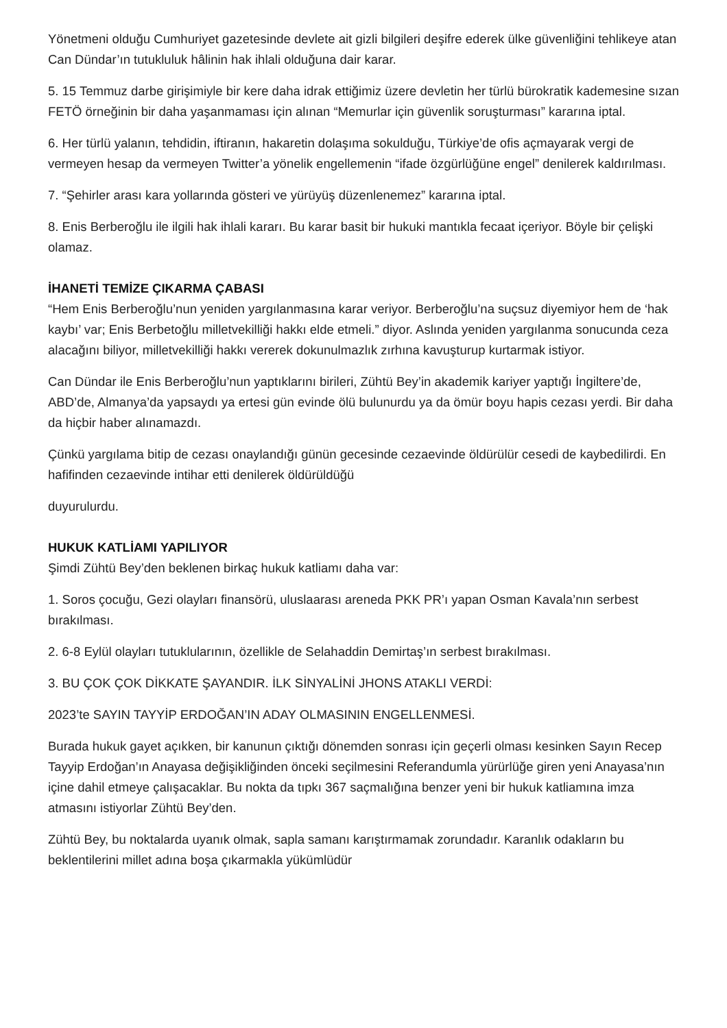Yönetmeni olduğu Cumhuriyet gazetesinde devlete ait gizli bilgileri deşifre ederek ülke güvenliğini tehlikeye atan Can Dündar’ın tutukluluk hâlinin hak ihlali olduğuna dair karar.
5. 15 Temmuz darbe girişimiyle bir kere daha idrak ettiğimiz üzere devletin her türlü bürokratik kademesine sızan FETÖ örneğinin bir daha yaşanmaması için alınan “Memurlar için güvenlik soruşturması” kararına iptal.
6. Her türlü yalanın, tehdidin, iftiranın, hakaretin dolaşıma sokulduğu, Türkiye’de ofis açmayarak vergi de vermeyen hesap da vermeyen Twitter’a yönelik engellemenin “ifade özgürlüğüne engel” denilerek kaldırılması.
7. “Şehirler arası kara yollarında gösteri ve yürüyüş düzenlenemez” kararına iptal.
8. Enis Berberoğlu ile ilgili hak ihlali kararı. Bu karar basit bir hukuki mantıkla fecaat içeriyor. Böyle bir çelişki olamaz.
İHANETİ TEMİZE ÇIKARMA ÇABASI
“Hem Enis Berberoğlu’nun yeniden yargılanmasına karar veriyor. Berberoğlu’na suçsuz diyemiyor hem de ‘hak kaybı’ var; Enis Berbetoğlu milletvekilliği hakkı elde etmeli.” diyor. Aslında yeniden yargılanma sonucunda ceza alacağını biliyor, milletvekilliği hakkı vererek dokunulmazlık zırhına kavuşturup kurtarmak istiyor.
Can Dündar ile Enis Berberoğlu’nun yaptıklarını birileri, Zühtü Bey’in akademik kariyer yaptığı İngiltere’de, ABD’de, Almanya’da yapsaydı ya ertesi gün evinde ölü bulunurdu ya da ömür boyu hapis cezası yerdi. Bir daha da hiçbir haber alınamazdı.
Çünkü yargılama bitip de cezası onaylandığı günün gecesinde cezaevinde öldürülür cesedi de kaybedilirdi. En hafifinden cezaevinde intihar etti denilerek öldürüldüğü
duyurulurdu.
HUKUK KATLİAMI YAPILIYOR
Şimdi Zühtü Bey’den beklenen birkaç hukuk katliamı daha var:
1. Soros çocuğu, Gezi olayları finansörü, uluslaarası areneda PKK PR’ı yapan Osman Kavala’nın serbest bırakılması.
2. 6-8 Eylül olayları tutuklularının, özellikle de Selahaddin Demirtaş’ın serbest bırakılması.
3. BU ÇOK ÇOK DİKKATE ŞAYANDIR. İLK SİNYALİNİ JHONS ATAKLI VERDİ:
2023’te SAYIN TAYYİP ERDOĞAN’IN ADAY OLMASININ ENGELLENMESİ.
Burada hukuk gayet açıkken, bir kanunun çıktığı dönemden sonrası için geçerli olması kesinken Sayın Recep Tayyip Erdoğan’ın Anayasa değişikliğinden önceki seçilmesini Referandumla yürürlüğe giren yeni Anayasa’nın içine dahil etmeye çalışacaklar. Bu nokta da tıpkı 367 saçmalığına benzer yeni bir hukuk katliamına imza atmasını istiyorlar Zühtü Bey’den.
Zühtü Bey, bu noktalarda uyanık olmak, sapla samanı karıştırmamak zorundadır. Karanlık odakların bu beklentilerini millet adına boşa çıkarmakla yükümlüdür